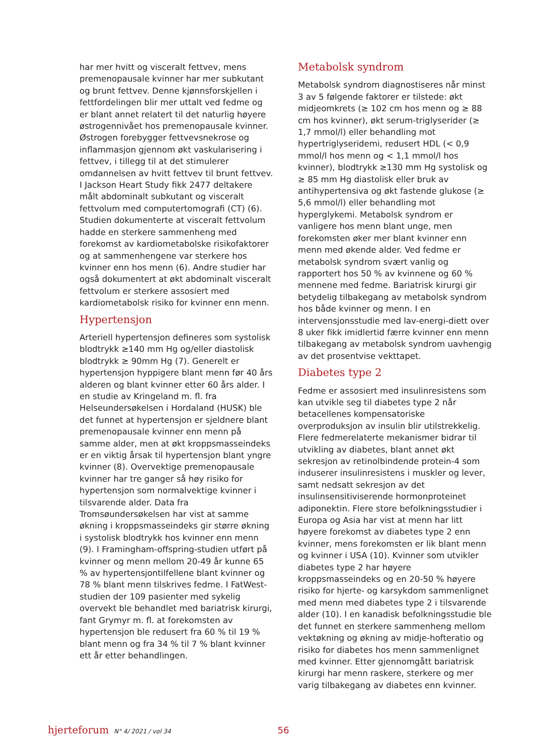har mer hvitt og visceralt fettvev, mens premenopausale kvinner har mer subkutant og brunt fettvev. Denne kjønnsforskjellen i fettfordelingen blir mer uttalt ved fedme og er blant annet relatert til det naturlig høyere østrogennivået hos premenopausale kvinner. Østrogen forebygger fettvevsnekrose og inflammasjon gjennom økt vaskularisering i fettvev, i tillegg til at det stimulerer omdannelsen av hvitt fettvev til brunt fettvev. I Jackson Heart Study fikk 2477 deltakere målt abdominalt subkutant og visceralt fettvolum med computertomografi (CT) (6). Studien dokumenterte at visceralt fettvolum hadde en sterkere sammenheng med forekomst av kardiometabolske risikofaktorer og at sammenhengene var sterkere hos kvinner enn hos menn (6). Andre studier har også dokumentert at økt abdominalt visceralt fettvolum er sterkere assosiert med kardiometabolsk risiko for kvinner enn menn.
Hypertensjon
Arteriell hypertensjon defineres som systolisk blodtrykk ≥140 mm Hg og/eller diastolisk blodtrykk ≥ 90mm Hg (7). Generelt er hypertensjon hyppigere blant menn før 40 års alderen og blant kvinner etter 60 års alder. I en studie av Kringeland m. fl. fra Helseundersøkelsen i Hordaland (HUSK) ble det funnet at hypertensjon er sjeldnere blant premenopausale kvinner enn menn på samme alder, men at økt kroppsmasseindeks er en viktig årsak til hypertensjon blant yngre kvinner (8). Overvektige premenopausale kvinner har tre ganger så høy risiko for hypertensjon som normalvektige kvinner i tilsvarende alder. Data fra Tromsøundersøkelsen har vist at samme økning i kroppsmasseindeks gir større økning i systolisk blodtrykk hos kvinner enn menn (9). I Framingham-offspring-studien utført på kvinner og menn mellom 20-49 år kunne 65 % av hypertensjontilfellene blant kvinner og 78 % blant menn tilskrives fedme. I FatWest-studien der 109 pasienter med sykelig overvekt ble behandlet med bariatrisk kirurgi, fant Grymyr m. fl. at forekomsten av hypertensjon ble redusert fra 60 % til 19 % blant menn og fra 34 % til 7 % blant kvinner ett år etter behandlingen.
Metabolsk syndrom
Metabolsk syndrom diagnostiseres når minst 3 av 5 følgende faktorer er tilstede: økt midjeomkrets (≥ 102 cm hos menn og ≥ 88 cm hos kvinner), økt serum-triglyserider (≥ 1,7 mmol/l) eller behandling mot hypertriglyseridemi, redusert HDL (< 0,9 mmol/l hos menn og < 1,1 mmol/l hos kvinner), blodtrykk ≥130 mm Hg systolisk og ≥ 85 mm Hg diastolisk eller bruk av antihypertensiva og økt fastende glukose (≥ 5,6 mmol/l) eller behandling mot hyperglykemi. Metabolsk syndrom er vanligere hos menn blant unge, men forekomsten øker mer blant kvinner enn menn med økende alder. Ved fedme er metabolsk syndrom svært vanlig og rapportert hos 50 % av kvinnene og 60 % mennene med fedme. Bariatrisk kirurgi gir betydelig tilbakegang av metabolsk syndrom hos både kvinner og menn. I en intervensjonsstudie med lav-energi-diett over 8 uker fikk imidlertid færre kvinner enn menn tilbakegang av metabolsk syndrom uavhengig av det prosentvise vekttapet.
Diabetes type 2
Fedme er assosiert med insulinresistens som kan utvikle seg til diabetes type 2 når betacellenes kompensatoriske overproduksjon av insulin blir utilstrekkelig. Flere fedmerelaterte mekanismer bidrar til utvikling av diabetes, blant annet økt sekresjon av retinolbindende protein-4 som induserer insulinresistens i muskler og lever, samt nedsatt sekresjon av det insulinsensitiviserende hormonproteinet adiponektin. Flere store befolkningsstudier i Europa og Asia har vist at menn har litt høyere forekomst av diabetes type 2 enn kvinner, mens forekomsten er lik blant menn og kvinner i USA (10). Kvinner som utvikler diabetes type 2 har høyere kroppsmasseindeks og en 20-50 % høyere risiko for hjerte- og karsykdom sammenlignet med menn med diabetes type 2 i tilsvarende alder (10). I en kanadisk befolkningsstudie ble det funnet en sterkere sammenheng mellom vektøkning og økning av midje-hofteratio og risiko for diabetes hos menn sammenlignet med kvinner. Etter gjennomgått bariatrisk kirurgi har menn raskere, sterkere og mer varig tilbakegang av diabetes enn kvinner.
hjerteforum N° 4/ 2021 / vol 34 56